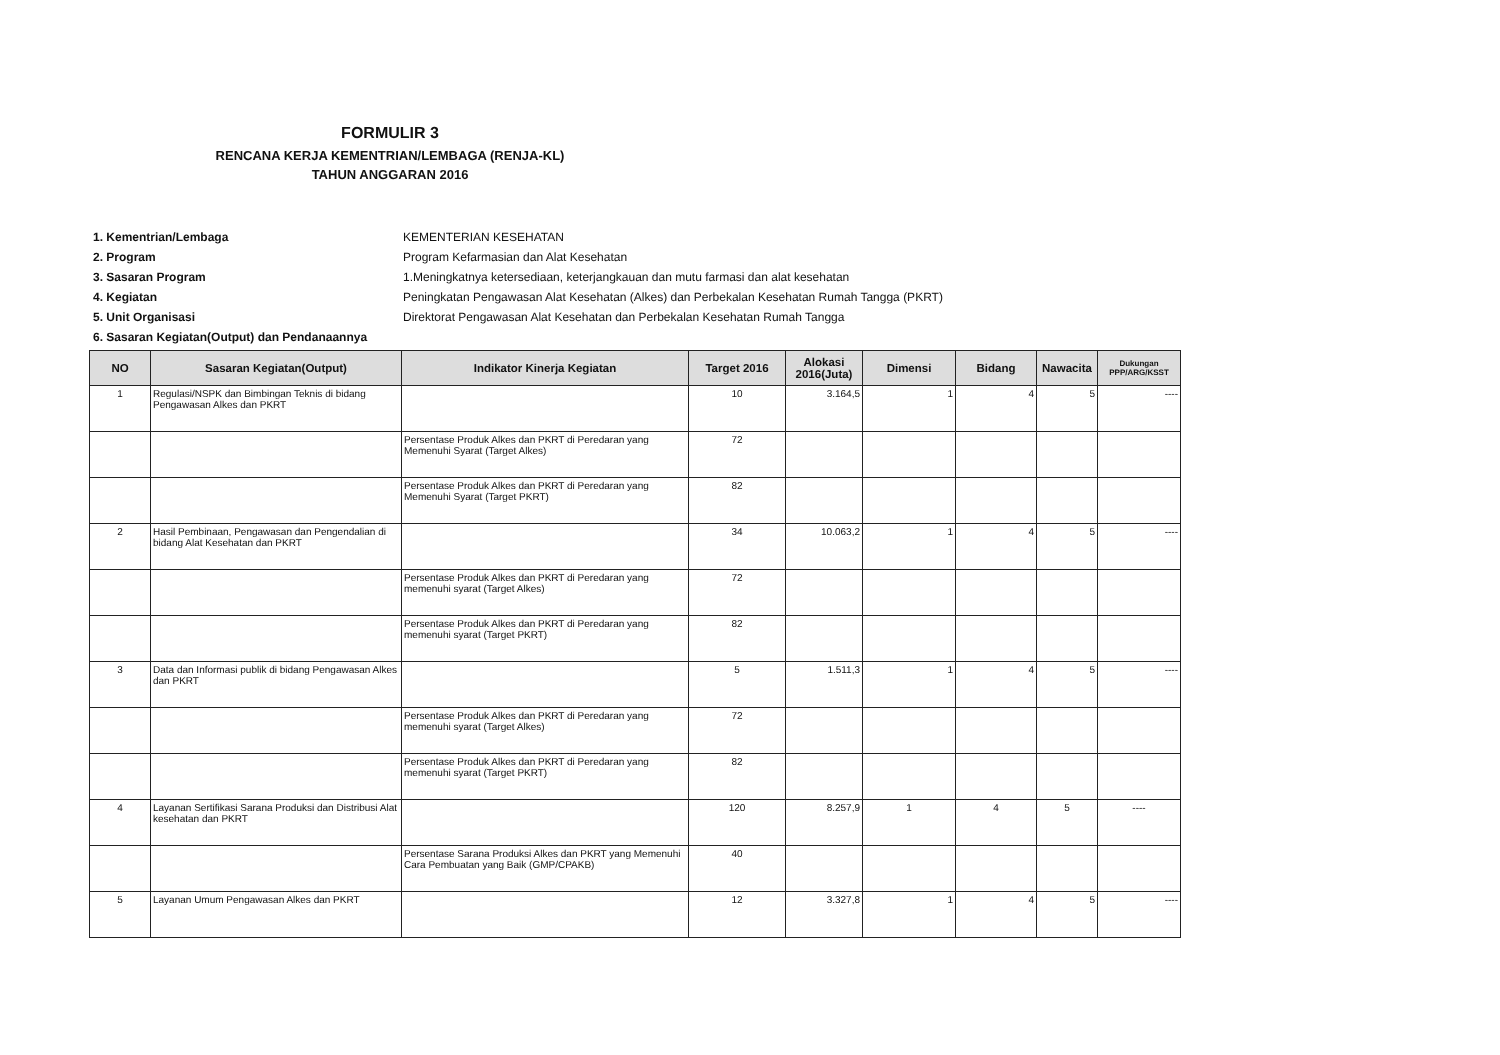FORMULIR 3
RENCANA KERJA KEMENTRIAN/LEMBAGA (RENJA-KL)
TAHUN ANGGARAN 2016
1. Kementrian/Lembaga KEMENTERIAN KESEHATAN
2. Program Program Kefarmasian dan Alat Kesehatan
3. Sasaran Program 1.Meningkatnya ketersediaan, keterjangkauan dan mutu farmasi dan alat kesehatan
4. Kegiatan Peningkatan Pengawasan Alat Kesehatan (Alkes) dan Perbekalan Kesehatan Rumah Tangga (PKRT)
5. Unit Organisasi Direktorat Pengawasan Alat Kesehatan dan Perbekalan Kesehatan Rumah Tangga
6. Sasaran Kegiatan(Output) dan Pendanaannya
| NO | Sasaran Kegiatan(Output) | Indikator Kinerja Kegiatan | Target 2016 | Alokasi 2016(Juta) | Dimensi | Bidang | Nawacita | Dukungan PPP/ARG/KSST |
| --- | --- | --- | --- | --- | --- | --- | --- | --- |
| 1 | Regulasi/NSPK dan Bimbingan Teknis di bidang Pengawasan Alkes dan PKRT | | 10 | 3.164,5 | 1 | 4 | 5 | ---- |
| | | Persentase Produk Alkes dan PKRT di Peredaran yang Memenuhi Syarat (Target Alkes) | 72 | | | | | |
| | | Persentase Produk Alkes dan PKRT di Peredaran yang Memenuhi Syarat (Target PKRT) | 82 | | | | | |
| 2 | Hasil Pembinaan, Pengawasan dan Pengendalian di bidang Alat Kesehatan dan PKRT | | 34 | 10.063,2 | 1 | 4 | 5 | ---- |
| | | Persentase Produk Alkes dan PKRT di Peredaran yang memenuhi syarat (Target Alkes) | 72 | | | | | |
| | | Persentase Produk Alkes dan PKRT di Peredaran yang memenuhi syarat (Target PKRT) | 82 | | | | | |
| 3 | Data dan Informasi publik di bidang Pengawasan Alkes dan PKRT | | 5 | 1.511,3 | 1 | 4 | 5 | ---- |
| | | Persentase Produk Alkes dan PKRT di Peredaran yang memenuhi syarat (Target Alkes) | 72 | | | | | |
| | | Persentase Produk Alkes dan PKRT di Peredaran yang memenuhi syarat (Target PKRT) | 82 | | | | | |
| 4 | Layanan Sertifikasi Sarana Produksi dan Distribusi Alat kesehatan dan PKRT | | 120 | 8.257,9 | 1 | 4 | 5 | ---- |
| | | Persentase Sarana Produksi Alkes dan PKRT yang Memenuhi Cara Pembuatan yang Baik (GMP/CPAKB) | 40 | | | | | |
| 5 | Layanan Umum Pengawasan Alkes dan PKRT | | 12 | 3.327,8 | 1 | 4 | 5 | ---- |